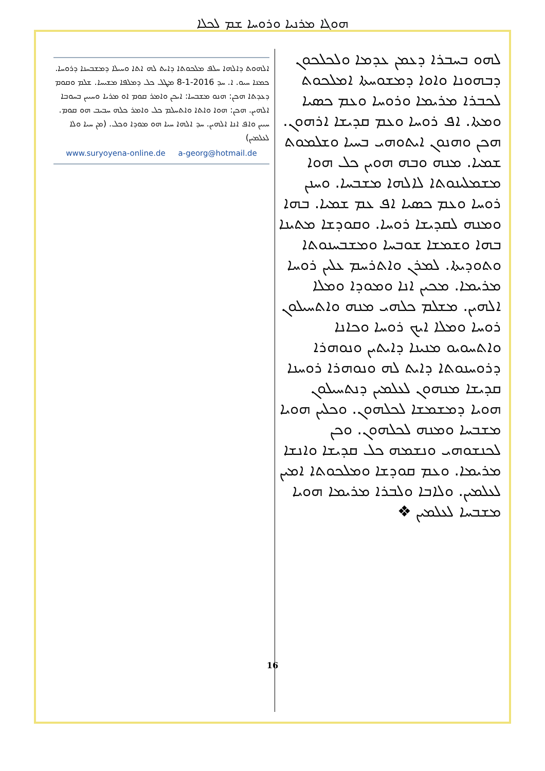ܗܘܓܐ ܡܪܢܝܐ ܘܪܘܚܐ ܫܡ ܠܟܠܐ
ܠܗܘ ܒܚܒܪܐ ܕܥܡܢ ܥܕܡܐ ܘܠܟܠܟܘܢ ܕܒܗܘܢܐ ܘܐܘܐ ܕܡܫܘܚܬܐ ܐܡܠܟܘܬ ܠܟܒܪܐ ܡܪܝܡܐ ܘܪܘܚܐ ܘܥܡ ܟܣܝܐ ܘܡܬܐ. ܐܦ ܪܘܚܐ ܘܥܡ ܩܕܝܫܐ ܐܪܗܘܢ. ܗܟܢ ܘܗܢܘܢ ܐܝܬܘܗܝ ܒܚܝܐ ܘܫܠܡܘܬ ܫܡܝܐ. ܡܢܗ ܘܒܗ ܗܘܝܢ ܟܠ ܗܘܐ ܡܫܡܠܝܢܘܬܐ ܠܐܠܗܐ ܡܫܒܚܐ. ܘܚܢܢ ܪܘܚܐ ܘܥܡ ܟܣܝܐ ܐܦ ܥܡ ܫܡܝܐ. ܒܗܐ ܘܡܢܗ ܠܩܕܝܫܐ ܪܘܚܐ. ܘܩܘܕܫܐ ܡܬܝܢܐ ܒܗܐ ܘܫܡܫܐ ܫܘܒܚܐ ܘܡܫܒܚܢܘܬܐ ܘܬܘܕܝܬܐ. ܠܡܪܢ ܘܐܬܪܚܡ ܥܠܝܢ ܪܘܚܐ ܡܪܝܡܐ. ܡܟܝܢ ܐܢܐ ܘܡܘܕܐ ܘܡܠܐ ܐܠܗܝܢ. ܡܫܠܡ ܟܠܗܝ ܡܢܗ ܘܐܬܚܝܠܘܢ ܪܘܚܐ ܘܡܠܐ ܐܝܟ ܪܘܚܐ ܘܟܐܢܐ ܘܐܬܚܘܝܘ ܡܢܝܢܐ ܕܐܝܬܝܢ ܘܢܘܗܪܐ ܕܪܘܚܢܘܬܐ ܕܐܝܬ ܠܗ ܘܢܘܗܪܐ ܪܘܚܢܐ ܩܕܝܫܐ ܡܢܗܘܢ ܠܥܠܡܝܢ ܕܢܬܚܝܠܘܢ ܗܘܝܐ ܕܡܫܡܫܐ ܠܟܠܗܘܢ. ܘܟܠܝܢ ܗܘܝܐ ܡܫܒܚܐ ܘܡܢܗ ܠܟܠܗܘܢ. ܘܟܢ ܠܟܢܫܘܗܝ ܘܢܫܡܗ ܟܠ ܩܕܝܫܐ ܘܐܢܫܐ ܡܪܝܡܐ. ܘܥܡ ܩܘܕܫܐ ܘܡܠܟܘܬܐ ܐܡܝܢ ܠܥܠܡܝܢ. ܘܠܐܒܐ ܘܠܒܪܐ ܡܪܝܡܐ ܗܘܝܐ ܡܫܒܚܐ ܠܥܠܡܝܢ ❖
ܐܠܗܘܬ ܕܐܠܗܐ ܚܠܦ ܡܠܟܘܬܐ ܕܐܝܬ ܠܗ ܐܬܐ ܘܚܝܠܐ ܕܡܫܒܚܢܐ ܕܪܘܚܐ. ܟܡܢܐ ܚܝܘ. ܐ. ܚܕ 8-1-2016 ܡܛܠ ܟܠ ܕܡܠܦܐ ܡܫܝܚܐ. ܫܠܡ ܘܩܘܡ ܕܥܕܬܐ ܗܟܢ: ܗܢܘ ܡܫܒܚܐ: ܐܝܟܢ ܘܐܡܪ ܩܘܡ ܐܘ ܡܪܝܐ ܘܚܝܝܢ ܒܚܘܒܐ ܐܠܗܝܢ. ܗܟܢ: ܗܘܐ ܘܐܬܐ ܘܐܬܚܠܡ ܟܠ ܘܐܡܪ ܟܠܗ ܚܒܝܒ ܗܘ ܩܘܡ. ܚܝܝܢ ܘܐܦ ܐܢܐ ܐܠܗܝܢ. ܚܕ ܐܠܗܐ ܚܝܐ ܗܘ ܡܘܕܐ ܘܟܠ. (ܡܢ ܚܝܐ ܘܠܐ ܠܥܠܡܝܢ)
www.suryoyena-online.de a-georg@hotmail.de
16